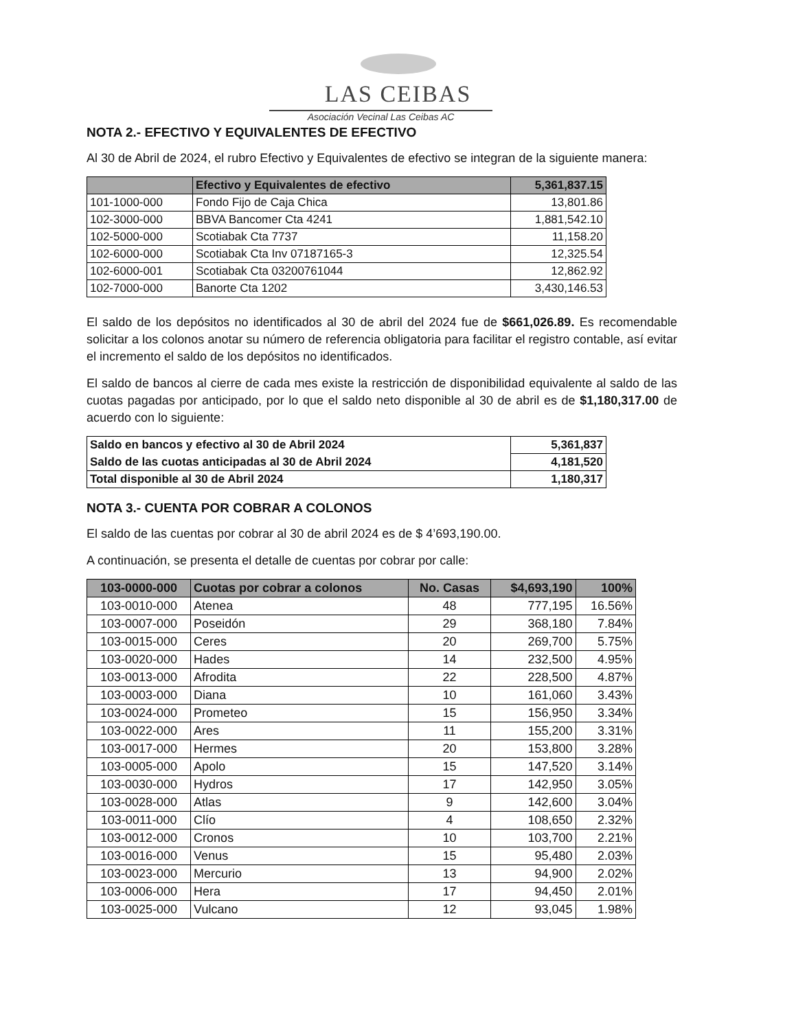LAS CEIBAS
Asociación Vecinal Las Ceibas AC
NOTA 2.- EFECTIVO Y EQUIVALENTES DE EFECTIVO
Al 30 de Abril de 2024, el rubro Efectivo y Equivalentes de efectivo se integran de la siguiente manera:
| | Efectivo y Equivalentes de efectivo | 5,361,837.15 |
| --- | --- | --- |
| 101-1000-000 | Fondo Fijo de Caja Chica | 13,801.86 |
| 102-3000-000 | BBVA Bancomer Cta 4241 | 1,881,542.10 |
| 102-5000-000 | Scotiabak Cta 7737 | 11,158.20 |
| 102-6000-000 | Scotiabak Cta Inv 07187165-3 | 12,325.54 |
| 102-6000-001 | Scotiabak Cta 03200761044 | 12,862.92 |
| 102-7000-000 | Banorte Cta 1202 | 3,430,146.53 |
El saldo de los depósitos no identificados al 30 de abril del 2024 fue de $661,026.89. Es recomendable solicitar a los colonos anotar su número de referencia obligatoria para facilitar el registro contable, así evitar el incremento el saldo de los depósitos no identificados.
El saldo de bancos al cierre de cada mes existe la restricción de disponibilidad equivalente al saldo de las cuotas pagadas por anticipado, por lo que el saldo neto disponible al 30 de abril es de $1,180,317.00 de acuerdo con lo siguiente:
| Saldo en bancos y efectivo al 30 de Abril 2024 | 5,361,837 |
| Saldo de las cuotas anticipadas al 30 de Abril 2024 | 4,181,520 |
| Total disponible al 30 de Abril 2024 | 1,180,317 |
NOTA 3.- CUENTA POR COBRAR A COLONOS
El saldo de las cuentas por cobrar al 30 de abril 2024 es de $ 4’693,190.00.
A continuación, se presenta el detalle de cuentas por cobrar por calle:
| 103-0000-000 | Cuotas por cobrar a colonos | No. Casas | $4,693,190 | 100% |
| --- | --- | --- | --- | --- |
| 103-0010-000 | Atenea | 48 | 777,195 | 16.56% |
| 103-0007-000 | Poseidón | 29 | 368,180 | 7.84% |
| 103-0015-000 | Ceres | 20 | 269,700 | 5.75% |
| 103-0020-000 | Hades | 14 | 232,500 | 4.95% |
| 103-0013-000 | Afrodita | 22 | 228,500 | 4.87% |
| 103-0003-000 | Diana | 10 | 161,060 | 3.43% |
| 103-0024-000 | Prometeo | 15 | 156,950 | 3.34% |
| 103-0022-000 | Ares | 11 | 155,200 | 3.31% |
| 103-0017-000 | Hermes | 20 | 153,800 | 3.28% |
| 103-0005-000 | Apolo | 15 | 147,520 | 3.14% |
| 103-0030-000 | Hydros | 17 | 142,950 | 3.05% |
| 103-0028-000 | Atlas | 9 | 142,600 | 3.04% |
| 103-0011-000 | Clío | 4 | 108,650 | 2.32% |
| 103-0012-000 | Cronos | 10 | 103,700 | 2.21% |
| 103-0016-000 | Venus | 15 | 95,480 | 2.03% |
| 103-0023-000 | Mercurio | 13 | 94,900 | 2.02% |
| 103-0006-000 | Hera | 17 | 94,450 | 2.01% |
| 103-0025-000 | Vulcano | 12 | 93,045 | 1.98% |